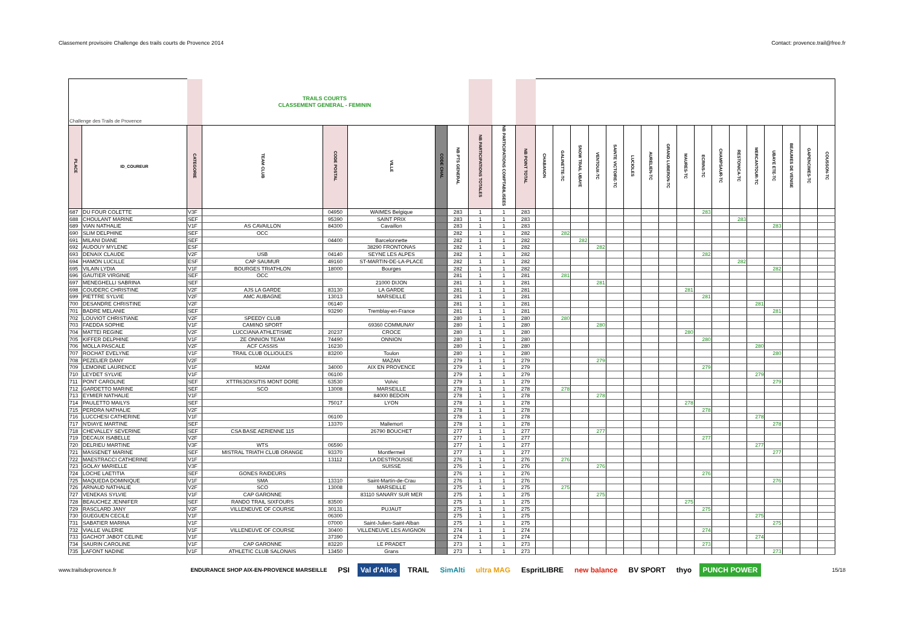Classement provisoire Challenge des trails courts de Provence 2014 Contact: provence.trail@free.fr
| Challenge des Trails de Provence | | | TRAILS COURTS CLASSEMENT GENERAL - FEMININ | | | | | | | | | | | | | | | | | | | | | | | | |
| --- | --- | --- | --- | --- | --- | --- | --- | --- | --- | --- | --- | --- | --- | --- | --- | --- | --- | --- | --- | --- | --- | --- | --- | --- | --- | --- | --- |
| PLACE | ID_COUREUR | CATEGORIE | TEAM CLUB | CODE POSTAL | VILLE | CODE CHAL | NB PTS GENERAL | NB PARTICIPATIONS TOTALES | NB PARTICIPATIONS COMPTABILISEES | NB POINT TOTAL | CHABANON | GALINETTE-TC | SNOW TRAIL UBAYE | VENTOUX-TC | SAINTE VICTOIRE-TC | LUCIOLES | AURELIEN-TC | GRAND LUBERON-TC | MAURES-TC | ECRINS-TC | CHAMPSAUR-TC | RESTONICA-TC | MERCANTOUR-TC | UBAYE ETE-TC | BEAUMES DE VENISE | GAPENCIMES-TC | COUSSON-TC |
| 687 | DU FOUR COLETTE | V3F | | 04950 | WAIMES Belgique | | 283 | 1 | 1 | 283 | | | | | | | | | | 283 | | | | | | | |
| 688 | CHOULANT MARINE | SEF | | 95390 | SAINT PRIX | | 283 | 1 | 1 | 283 | | | | | | | | | | | | 283 | | | | | |
| 689 | VIAN NATHALIE | V1F | AS CAVAILLON | 84300 | Cavaillon | | 283 | 1 | 1 | 283 | | | | | | | | | | | | | | 283 | | | |
| 690 | SLIM DELPHINE | SEF | OCC | | | | 282 | 1 | 1 | 282 | | 282 | | | | | | | | | | | | | | | |
| 691 | MILANI DIANE | SEF | | 04400 | Barcelonnette | | 282 | 1 | 1 | 282 | | | 282 | | | | | | | | | | | | | | |
| 692 | AUDOUY MYLENE | ESF | | | 38290 FRONTONAS | | 282 | 1 | 1 | 282 | | | | 282 | | | | | | | | | | | | | |
| 693 | DENAIX CLAUDE | V2F | USB | 04140 | SEYNE LES ALPES | | 282 | 1 | 1 | 282 | | | | | | | | | | 282 | | | | | | | |
| 694 | HAMON LUCILLE | ESF | CAP SAUMUR | 49160 | ST-MARTIN-DE-LA-PLACE | | 282 | 1 | 1 | 282 | | | | | | | | | | | | 282 | | | | | |
| 695 | VILAIN LYDIA | V1F | BOURGES TRIATHLON | 18000 | Bourges | | 282 | 1 | 1 | 282 | | | | | | | | | | | | | | 282 | | | |
| 696 | GAUTIER VIRGINIE | SEF | OCC | | | | 281 | 1 | 1 | 281 | | 281 | | | | | | | | | | | | | | | |
| 697 | MENEGHELLI SABRINA | SEF | | | 21000 DIJON | | 281 | 1 | 1 | 281 | | | | 281 | | | | | | | | | | | | | |
| 698 | COUDERC CHRISTINE | V2F | AJS LA GARDE | 83130 | LA GARDE | | 281 | 1 | 1 | 281 | | | | | | | | | 281 | | | | | | | | |
| 699 | PIETTRE SYLVIE | V2F | AMC AUBAGNE | 13013 | MARSEILLE | | 281 | 1 | 1 | 281 | | | | | | | | | | 281 | | | | | | | |
| 700 | DESANDRE CHRISTINE | V2F | | 06140 | | | 281 | 1 | 1 | 281 | | | | | | | | | | | | | 281 | | | | |
| 701 | BADRE MELANIE | SEF | | 93290 | Tremblay-en-France | | 281 | 1 | 1 | 281 | | | | | | | | | | | | | | 281 | | | |
| 702 | LOUVIOT CHRISTIANE | V2F | SPEEDY CLUB | | | | 280 | 1 | 1 | 280 | | 280 | | | | | | | | | | | | | | | |
| 703 | FAEDDA SOPHIE | V1F | CAMINO SPORT | | 69360 COMMUNAY | | 280 | 1 | 1 | 280 | | | | 280 | | | | | | | | | | | | | |
| 704 | MATTEI REGINE | V2F | LUCCIANA ATHLETISME | 20237 | CROCE | | 280 | 1 | 1 | 280 | | | | | | | | | 280 | | | | | | | | |
| 705 | KIFFER DELPHINE | V1F | ZE ONNION TEAM | 74490 | ONNION | | 280 | 1 | 1 | 280 | | | | | | | | | | 280 | | | | | | | |
| 706 | MOLLA PASCALE | V2F | ACF CASSIS | 16230 | | | 280 | 1 | 1 | 280 | | | | | | | | | | | | | 280 | | | | |
| 707 | ROCHAT EVELYNE | V1F | TRAIL CLUB OLLIOULES | 83200 | Toulon | | 280 | 1 | 1 | 280 | | | | | | | | | | | | | | 280 | | | |
| 708 | PEZELIER DANY | V2F | | | MAZAN | | 279 | 1 | 1 | 279 | | | | 279 | | | | | | | | | | | | | |
| 709 | LEMOINE LAURENCE | V1F | M2AM | 34000 | AIX EN PROVENCE | | 279 | 1 | 1 | 279 | | | | | | | | | | 279 | | | | | | | |
| 710 | LEYDET SYLVIE | V1F | | 06100 | | | 279 | 1 | 1 | 279 | | | | | | | | | | | | | 279 | | | | |
| 711 | PONT CAROLINE | SEF | XTTR63OXSITIS MONT DORE | 63530 | Volvic | | 279 | 1 | 1 | 279 | | | | | | | | | | | | | | 279 | | | |
| 712 | GARDETTO MARINE | SEF | SCO | 13008 | MARSEILLE | | 278 | 1 | 1 | 278 | | 278 | | | | | | | | | | | | | | | |
| 713 | EYMIER NATHALIE | V1F | | | 84000 BEDOIN | | 278 | 1 | 1 | 278 | | | | 278 | | | | | | | | | | | | | |
| 714 | PAULETTO MAILYS | SEF | | 75017 | LYON | | 278 | 1 | 1 | 278 | | | | | | | | | 278 | | | | | | | | |
| 715 | PERDRA NATHALIE | V2F | | | | | 278 | 1 | 1 | 278 | | | | | | | | | | 278 | | | | | | | |
| 716 | LUCCHESI CATHERINE | V1F | | 06100 | | | 278 | 1 | 1 | 278 | | | | | | | | | | | | | 278 | | | | |
| 717 | N'DIAYE MARTINE | SEF | | 13370 | Mallemort | | 278 | 1 | 1 | 278 | | | | | | | | | | | | | | 278 | | | |
| 718 | CHEVALLEY SEVERINE | SEF | CSA BASE AERIENNE 115 | | 26790 BOUCHET | | 277 | 1 | 1 | 277 | | | | 277 | | | | | | | | | | | | | |
| 719 | DECAUX ISABELLE | V2F | | | | | 277 | 1 | 1 | 277 | | | | | | | | | | 277 | | | | | | | |
| 720 | DELRIEU MARTINE | V3F | WTS | 06590 | | | 277 | 1 | 1 | 277 | | | | | | | | | | | | | 277 | | | | |
| 721 | MASSENET MARINE | SEF | MISTRAL TRIATH CLUB ORANGE | 93370 | Montfermeil | | 277 | 1 | 1 | 277 | | | | | | | | | | | | | | 277 | | | |
| 722 | MAESTRACCI CATHERINE | V1F | | 13112 | LA DESTROUSSE | | 276 | 1 | 1 | 276 | | 276 | | | | | | | | | | | | | | | |
| 723 | GOLAY MARIELLE | V3F | | | SUISSE | | 276 | 1 | 1 | 276 | | | | 276 | | | | | | | | | | | | | |
| 724 | LOCHE LAETITIA | SEF | GONES RAIDEURS | | | | 276 | 1 | 1 | 276 | | | | | | | | | | 276 | | | | | | | |
| 725 | MAQUEDA DOMINIQUE | V1F | SMA | 13310 | Saint-Martin-de-Crau | | 276 | 1 | 1 | 276 | | | | | | | | | | | | | | 276 | | | |
| 726 | ARNAUD NATHALIE | V2F | SCO | 13008 | MARSEILLE | | 275 | 1 | 1 | 275 | | 275 | | | | | | | | | | | | | | | |
| 727 | VENEKAS SYLVIE | V1F | CAP GARONNE | | 83110 SANARY SUR MER | | 275 | 1 | 1 | 275 | | | | 275 | | | | | | | | | | | | | |
| 728 | BEAUCHEZ JENNIFER | SEF | RANDO TRAIL SIXFOURS | 83500 | | | 275 | 1 | 1 | 275 | | | | | | | | | 275 | | | | | | | | |
| 729 | RASCLARD JANY | V2F | VILLENEUVE OF COURSE | 30131 | PUJAUT | | 275 | 1 | 1 | 275 | | | | | | | | | | 275 | | | | | | | |
| 730 | GUEGUEN CECILE | V1F | | 06300 | | | 275 | 1 | 1 | 275 | | | | | | | | | | | | | 275 | | | | |
| 731 | SABATIER MARINA | V1F | | 07000 | Saint-Julien-Saint-Alban | | 275 | 1 | 1 | 275 | | | | | | | | | | | | | | 275 | | | |
| 732 | VIALLE VALERIE | V1F | VILLENEUVE OF COURSE | 30400 | VILLENEUVE LES AVIGNON | | 274 | 1 | 1 | 274 | | | | | | | | | | 274 | | | | | | | |
| 733 | GACHOT JABOT CELINE | V1F | | 37390 | | | 274 | 1 | 1 | 274 | | | | | | | | | | | | | 274 | | | | |
| 734 | SAURIN CAROLINE | V1F | CAP GARONNE | 83220 | LE PRADET | | 273 | 1 | 1 | 273 | | | | | | | | | | 273 | | | | | | | |
| 735 | LAFONT NADINE | V1F | ATHLETIC CLUB SALONAIS | 13450 | Grans | | 273 | 1 | 1 | 273 | | | | | | | | | | | | | | 273 | | | |
www.trailsdeprovence.fr
ENDURANCE SHOP AIX-EN-PROVENCE MARSEILLE PSI Val d'Allos TRAIL SimAlti ultra MAG EspritLIBRE new balance BV SPORT thyo PUNCH POWER
15/18